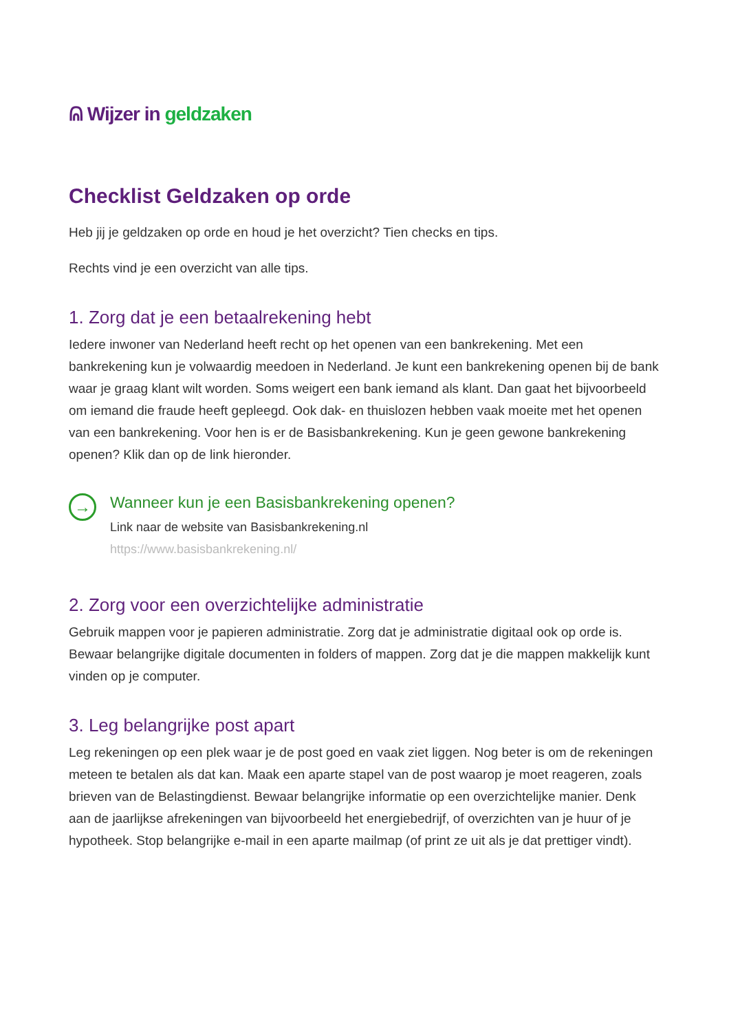ᕱ Wijzer in geldzaken
Checklist Geldzaken op orde
Heb jij je geldzaken op orde en houd je het overzicht? Tien checks en tips.
Rechts vind je een overzicht van alle tips.
1. Zorg dat je een betaalrekening hebt
Iedere inwoner van Nederland heeft recht op het openen van een bankrekening. Met een bankrekening kun je volwaardig meedoen in Nederland. Je kunt een bankrekening openen bij de bank waar je graag klant wilt worden. Soms weigert een bank iemand als klant. Dan gaat het bijvoorbeeld om iemand die fraude heeft gepleegd. Ook dak- en thuislozen hebben vaak moeite met het openen van een bankrekening. Voor hen is er de Basisbankrekening. Kun je geen gewone bankrekening openen? Klik dan op de link hieronder.
→
Wanneer kun je een Basisbankrekening openen?
Link naar de website van Basisbankrekening.nl
https://www.basisbankrekening.nl/
2. Zorg voor een overzichtelijke administratie
Gebruik mappen voor je papieren administratie. Zorg dat je administratie digitaal ook op orde is. Bewaar belangrijke digitale documenten in folders of mappen. Zorg dat je die mappen makkelijk kunt vinden op je computer.
3. Leg belangrijke post apart
Leg rekeningen op een plek waar je de post goed en vaak ziet liggen. Nog beter is om de rekeningen meteen te betalen als dat kan. Maak een aparte stapel van de post waarop je moet reageren, zoals brieven van de Belastingdienst. Bewaar belangrijke informatie op een overzichtelijke manier. Denk aan de jaarlijkse afrekeningen van bijvoorbeeld het energiebedrijf, of overzichten van je huur of je hypotheek. Stop belangrijke e-mail in een aparte mailmap (of print ze uit als je dat prettiger vindt).